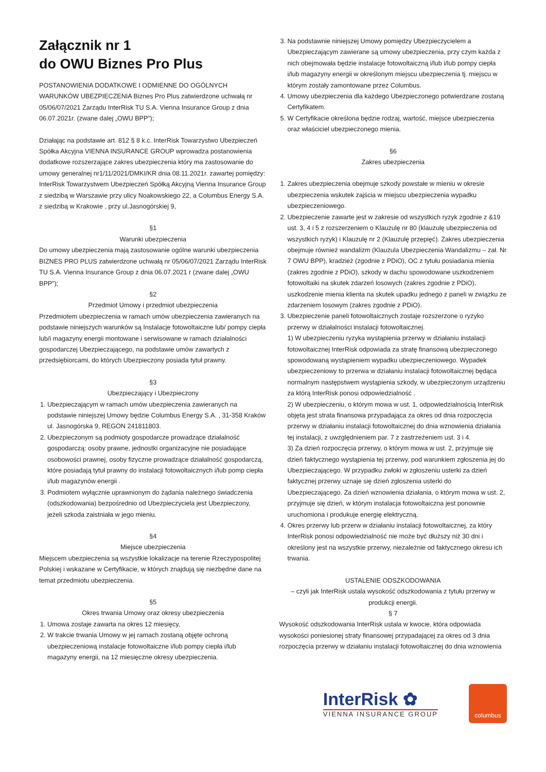Załącznik nr 1
do OWU Biznes Pro Plus
POSTANOWIENIA DODATKOWE I ODMIENNE DO OGÓLNYCH WARUNKÓW UBEZPIECZENIA Biznes Pro Plus zatwierdzone uchwałą nr 05/06/07/2021 Zarządu InterRisk TU S.A. Vienna Insurance Group z dnia 06.07.2021r. (zwane dalej „OWU BPP”);
Działając na podstawie art. 812 § 8 k.c. InterRisk Towarzystwo Ubezpieczeń Spółka Akcyjna VIENNA INSURANCE GROUP wprowadza postanowienia dodatkowe rozszerzające zakres ubezpieczenia który ma zastosowanie do umowy generalnej nr1/11/2021/DMKI/KR dnia 08.11.2021r. zawartej pomiędzy:
InterRisk Towarzystwem Ubezpieczeń Spółką Akcyjną Vienna Insurance Group z siedzibą w Warszawie przy ulicy Noakowskiego 22, a Columbus Energy S.A. z siedzibą w Krakowie , przy ul.Jasnogórskiej 9,
§1
Warunki ubezpieczenia
Do umowy ubezpieczenia mają zastosowanie ogólne warunki ubezpieczenia BIZNES PRO PLUS zatwierdzone uchwałą nr 05/06/07/2021 Zarządu InterRisk TU S.A. Vienna Insurance Group z dnia 06.07.2021 r (zwane dalej „OWU BPP”);
§2
Przedmiot Umowy i przedmiot ubezpieczenia
Przedmiotem ubezpieczenia w ramach umów ubezpieczenia zawieranych na podstawie niniejszych warunków są Instalacje fotowoltaiczne lub/ pompy ciepła lub/i magazyny energii montowane i serwisowane w ramach działalności gospodarczej Ubezpieczającego, na podstawie umów zawartych z przedsiębiorcami, do których Ubezpieczony posiada tytuł prawny.
§3
Ubezpieczający i Ubezpieczony
1. Ubezpieczającym w ramach umów ubezpieczenia zawieranych na podstawie niniejszej Umowy będzie Columbus Energy S.A. , 31-358 Kraków ul. Jasnogórska 9, REGON 241811803.
2. Ubezpieczonym są podmioty gospodarcze prowadzące działalność gospodarczą: osoby prawne, jednostki organizacyjne nie posiadające osobowości prawnej, osoby fizyczne prowadzące działalność gospodarczą, które posiadają tytuł prawny do instalacji fotowoltaicznych i/lub pomp ciepła i/lub magazynów energii .
3. Podmiotem wyłącznie uprawnionym do żądania należnego świadczenia (odszkodowania) bezpośrednio od Ubezpieczyciela jest Ubezpieczony, jeżeli szkoda zaistniała w jego mieniu.
§4
Miejsce ubezpieczenia
Miejscem ubezpieczenia są wszystkie lokalizacje na terenie Rzeczypospolitej Polskiej i wskazane w Certyfikacie, w których znajdują się niezbędne dane na temat przedmiotu ubezpieczenia.
§5
Okres trwania Umowy oraz okresy ubezpieczenia
1. Umowa zostaje zawarta na okres 12 miesięcy,
2. W trakcie trwania Umowy w jej ramach zostaną objęte ochroną ubezpieczeniową instalacje fotowoltaiczne i/lub pompy ciepła i/lub magazyny energii, na 12 miesięczne okresy ubezpieczenia.
3. Na podstawnie niniejszej Umowy pomiędzy Ubezpieczycielem a Ubezpieczającym zawierane są umowy ubezpieczenia, przy czym każda z nich obejmowała będzie instalacje fotowoltaiczną i/lub i/lub pompy ciepła i/lub magazyny energii w określonym miejscu ubezpieczenia tj. miejscu w którym zostały zamontowane przez Columbus.
4. Umowy ubezpieczenia dla każdego Ubezpieczonego potwierdzane zostaną Certyfikatem.
5. W Certyfikacie określona będzie rodzaj, wartość, miejsce ubezpieczenia oraz właściciel ubezpieczonego mienia.
§6
Zakres ubezpieczenia
1. Zakres ubezpieczenia obejmuje szkody powstałe w mieniu w okresie ubezpieczenia wskutek zajścia w miejscu ubezpieczenia wypadku ubezpieczeniowego.
2. Ubezpieczenie zawarte jest w zakresie od wszystkich ryzyk zgodnie z &19 ust. 3, 4 i 5 z rozszerzeniem o Klauzulę nr 80 (klauzulę ubezpieczenia od wszystkich ryzyk) i Klauzulę nr 2 (Klauzulę przepięć). Zakres ubezpieczenia obejmuje również wandalizm (Klauzula Ubezpieczenia Wandalizmu – zał. Nr 7 OWU BPP), kradzież (zgodnie z PDiO), OC z tytułu posiadania mienia (zakres zgodnie z PDiO), szkody w dachu spowodowane uszkodzeniem fotowoltaiki na skutek zdarzeń losowych (zakres zgodnie z PDiO), uszkodzenie mienia klienta na skutek upadku jednego z paneli w związku ze zdarzeniem losowym (zakres zgodnie z PDiO).
3. Ubezpieczenie paneli fotowoltaicznych zostaje rozszerzone o ryzyko przerwy w działalności instalacji fotowoltaicznej.
1) W ubezpieczeniu ryzyka wystąpienia przerwy w działaniu instalacji fotowoltaicznej InterRisk odpowiada za stratę finansową ubezpieczonego spowodowaną wystąpieniem wypadku ubezpieczeniowego. Wypadek ubezpieczeniowy to przerwa w działaniu instalacji fotowoltaicznej będąca normalnym następstwem wystąpienia szkody, w ubezpieczonym urządzeniu za którą InterRisk ponosi odpowiedzialność .
2) W ubezpieczeniu, o którym mowa w ust. 1, odpowiedzialnością InterRisk objęta jest strata finansowa przypadająca za okres od dnia rozpoczęcia przerwy w działaniu instalacji fotowoltaicznej do dnia wznowienia działania tej instalacji, z uwzględnieniem par. 7 z zastrzeżeniem ust. 3 i 4.
3) Za dzień rozpoczęcia przerwy, o którym mowa w ust. 2, przyjmuje się dzień faktycznego wystąpienia tej przerwy, pod warunkiem zgłoszenia jej do Ubezpieczającego. W przypadku zwłoki w zgłoszeniu usterki za dzień faktycznej przerwy uznaje się dzień zgłoszenia usterki do Ubezpieczającego. Za dzień wznowienia działania, o którym mowa w ust. 2, przyjmuje się dzień, w którym instalacja fotowoltaiczna jest ponownie uruchomiona i produkuje energię elektryczną.
4. Okres przerwy lub przerw w działaniu instalacji fotowoltaicznej, za który InterRisk ponosi odpowiedzialność nie może być dłuższy niż 30 dni i określony jest na wszystkie przerwy, niezależnie od faktycznego okresu ich trwania.
USTALENIE ODSZKODOWANIA
– czyli jak InterRisk ustala wysokość odszkodowania z tytułu przerwy w produkcji energii.
§ 7
Wysokość odszkodowania InterRisk ustala w kwocie, która odpowiada wysokości poniesionej straty finansowej przypadającej za okres od 3 dnia rozpoczęcia przerwy w działaniu instalacji fotowoltaicznej do dnia wznowienia
InterRisk ✿
VIENNA INSURANCE GROUP
columbus